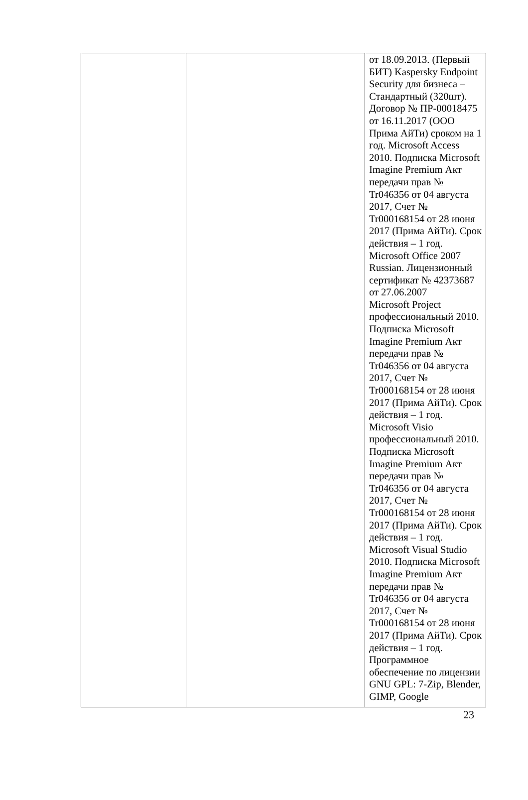| | | от 18.09.2013. (Первый БИТ) Kaspersky Endpoint Security для бизнеса – Стандартный (320шт). Договор № ПР-00018475 от 16.11.2017 (ООО Прима АйТи) сроком на 1 год. Microsoft Access 2010. Подписка Microsoft Imagine Premium Акт передачи прав № Tr046356 от 04 августа 2017, Счет № Tr000168154 от 28 июня 2017 (Прима АйТи). Срок действия – 1 год. Microsoft Office 2007 Russian. Лицензионный сертификат № 42373687 от 27.06.2007 Microsoft Project профессиональный 2010. Подписка Microsoft Imagine Premium Акт передачи прав № Tr046356 от 04 августа 2017, Счет № Tr000168154 от 28 июня 2017 (Прима АйТи). Срок действия – 1 год. Microsoft Visio профессиональный 2010. Подписка Microsoft Imagine Premium Акт передачи прав № Tr046356 от 04 августа 2017, Счет № Tr000168154 от 28 июня 2017 (Прима АйТи). Срок действия – 1 год. Microsoft Visual Studio 2010. Подписка Microsoft Imagine Premium Акт передачи прав № Tr046356 от 04 августа 2017, Счет № Tr000168154 от 28 июня 2017 (Прима АйТи). Срок действия – 1 год. Программное обеспечение по лицензии GNU GPL: 7-Zip, Blender, GIMP, Google |
23